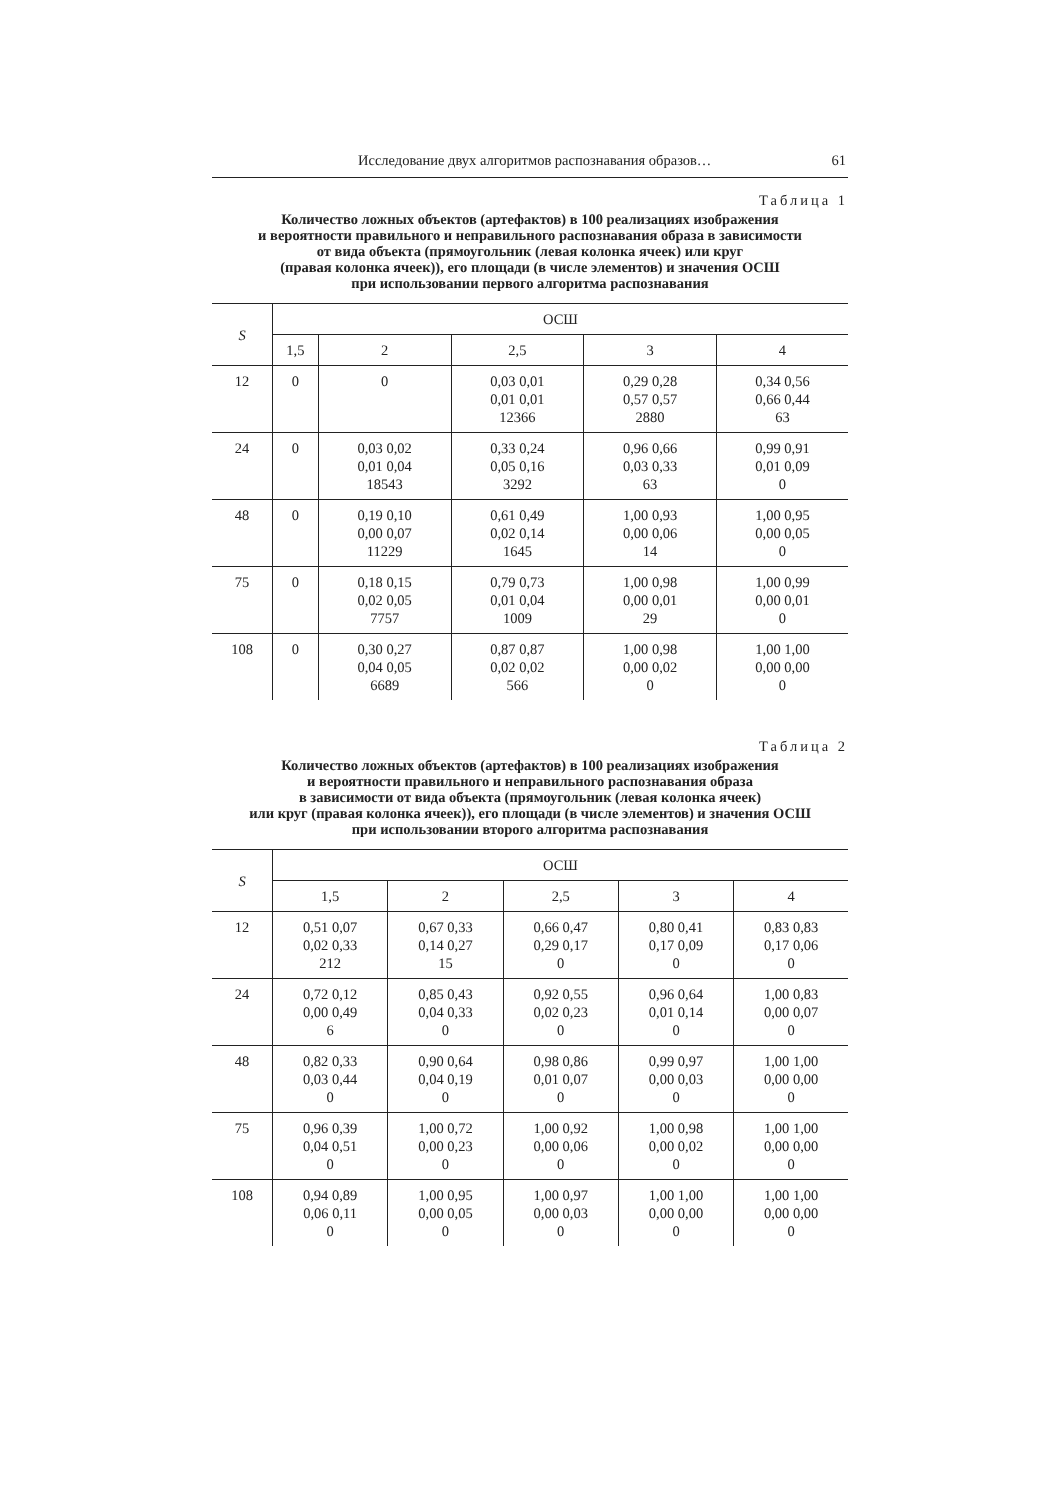Исследование двух алгоритмов распознавания образов… 61
Таблица 1
Количество ложных объектов (артефактов) в 100 реализациях изображения
и вероятности правильного и неправильного распознавания образа в зависимости
от вида объекта (прямоугольник (левая колонка ячеек) или круг
(правая колонка ячеек)), его площади (в числе элементов) и значения ОСШ
при использовании первого алгоритма распознавания
| S | ОСШ | | | | |
| --- | --- | --- | --- | --- | --- |
| | 1,5 | 2 | 2,5 | 3 | 4 |
| 12 | 0 | 0 | 0,03 0,01 0,01 0,01 12366 | 0,29 0,28 0,57 0,57 2880 | 0,34 0,56 0,66 0,44 63 |
| 24 | 0 | 0,03 0,02 0,01 0,04 18543 | 0,33 0,24 0,05 0,16 3292 | 0,96 0,66 0,03 0,33 63 | 0,99 0,91 0,01 0,09 0 |
| 48 | 0 | 0,19 0,10 0,00 0,07 11229 | 0,61 0,49 0,02 0,14 1645 | 1,00 0,93 0,00 0,06 14 | 1,00 0,95 0,00 0,05 0 |
| 75 | 0 | 0,18 0,15 0,02 0,05 7757 | 0,79 0,73 0,01 0,04 1009 | 1,00 0,98 0,00 0,01 29 | 1,00 0,99 0,00 0,01 0 |
| 108 | 0 | 0,30 0,27 0,04 0,05 6689 | 0,87 0,87 0,02 0,02 566 | 1,00 0,98 0,00 0,02 0 | 1,00 1,00 0,00 0,00 0 |
Таблица 2
Количество ложных объектов (артефактов) в 100 реализациях изображения
и вероятности правильного и неправильного распознавания образа
в зависимости от вида объекта (прямоугольник (левая колонка ячеек)
или круг (правая колонка ячеек)), его площади (в числе элементов) и значения ОСШ
при использовании второго алгоритма распознавания
| S | ОСШ | | | | |
| --- | --- | --- | --- | --- | --- |
| | 1,5 | 2 | 2,5 | 3 | 4 |
| 12 | 0,51 0,07 0,02 0,33 212 | 0,67 0,33 0,14 0,27 15 | 0,66 0,47 0,29 0,17 0 | 0,80 0,41 0,17 0,09 0 | 0,83 0,83 0,17 0,06 0 |
| 24 | 0,72 0,12 0,00 0,49 6 | 0,85 0,43 0,04 0,33 0 | 0,92 0,55 0,02 0,23 0 | 0,96 0,64 0,01 0,14 0 | 1,00 0,83 0,00 0,07 0 |
| 48 | 0,82 0,33 0,03 0,44 0 | 0,90 0,64 0,04 0,19 0 | 0,98 0,86 0,01 0,07 0 | 0,99 0,97 0,00 0,03 0 | 1,00 1,00 0,00 0,00 0 |
| 75 | 0,96 0,39 0,04 0,51 0 | 1,00 0,72 0,00 0,23 0 | 1,00 0,92 0,00 0,06 0 | 1,00 0,98 0,00 0,02 0 | 1,00 1,00 0,00 0,00 0 |
| 108 | 0,94 0,89 0,06 0,11 0 | 1,00 0,95 0,00 0,05 0 | 1,00 0,97 0,00 0,03 0 | 1,00 1,00 0,00 0,00 0 | 1,00 1,00 0,00 0,00 0 |